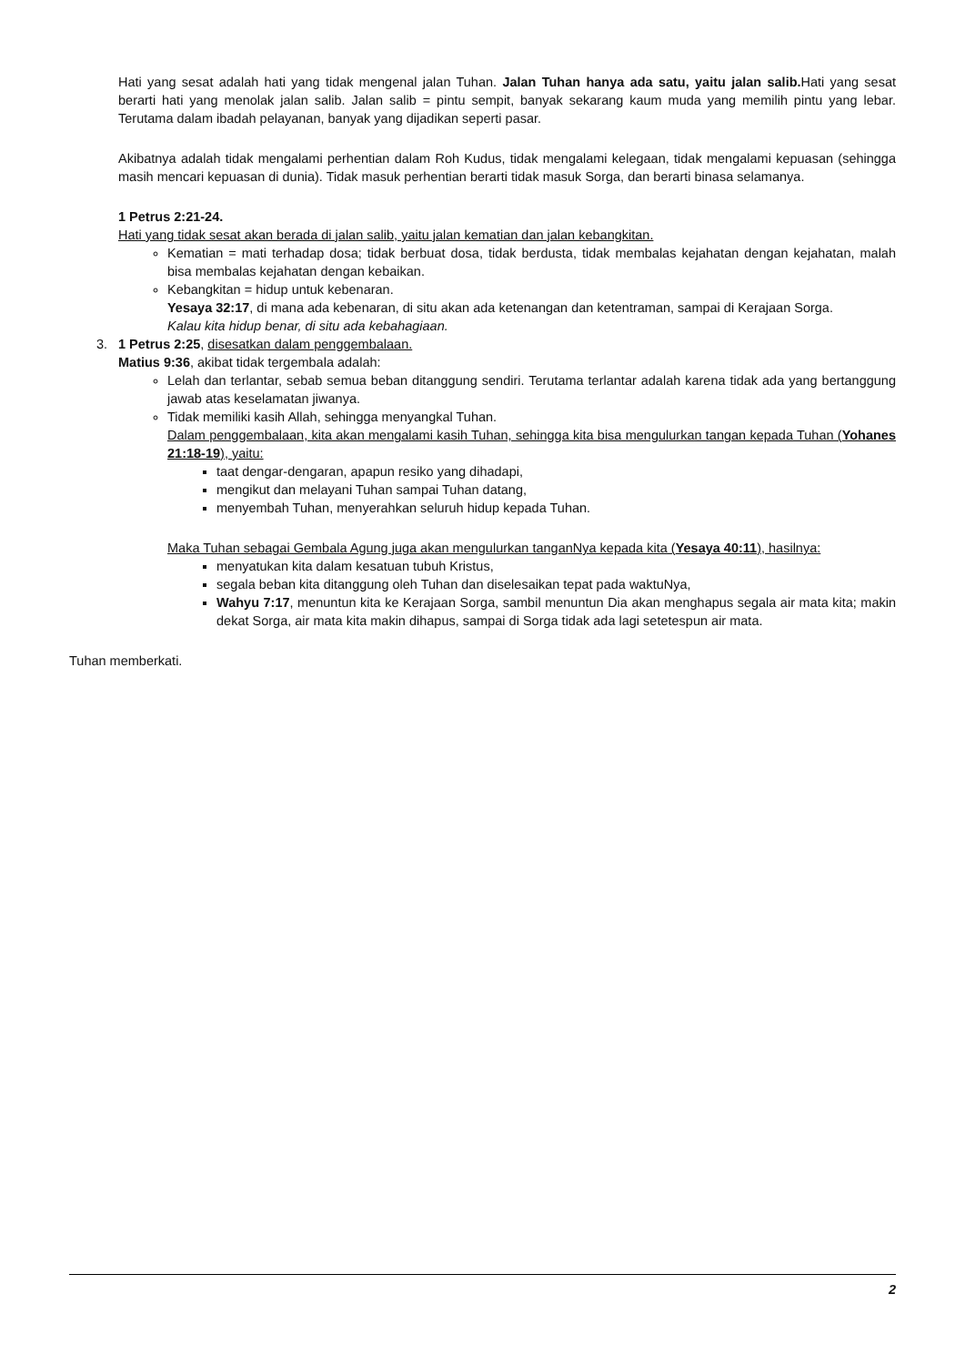Hati yang sesat adalah hati yang tidak mengenal jalan Tuhan. Jalan Tuhan hanya ada satu, yaitu jalan salib. Hati yang sesat berarti hati yang menolak jalan salib. Jalan salib = pintu sempit, banyak sekarang kaum muda yang memilih pintu yang lebar. Terutama dalam ibadah pelayanan, banyak yang dijadikan seperti pasar.
Akibatnya adalah tidak mengalami perhentian dalam Roh Kudus, tidak mengalami kelegaan, tidak mengalami kepuasan (sehingga masih mencari kepuasan di dunia). Tidak masuk perhentian berarti tidak masuk Sorga, dan berarti binasa selamanya.
1 Petrus 2:21-24.
Hati yang tidak sesat akan berada di jalan salib, yaitu jalan kematian dan jalan kebangkitan.
Kematian = mati terhadap dosa; tidak berbuat dosa, tidak berdusta, tidak membalas kejahatan dengan kejahatan, malah bisa membalas kejahatan dengan kebaikan.
Kebangkitan = hidup untuk kebenaran.
Yesaya 32:17, di mana ada kebenaran, di situ akan ada ketenangan dan ketentraman, sampai di Kerajaan Sorga.
Kalau kita hidup benar, di situ ada kebahagiaan.
3. 1 Petrus 2:25, disesatkan dalam penggembalaan.
Matius 9:36, akibat tidak tergembala adalah:
Lelah dan terlantar, sebab semua beban ditanggung sendiri. Terutama terlantar adalah karena tidak ada yang bertanggung jawab atas keselamatan jiwanya.
Tidak memiliki kasih Allah, sehingga menyangkal Tuhan.
Dalam penggembalaan, kita akan mengalami kasih Tuhan, sehingga kita bisa mengulurkan tangan kepada Tuhan (Yohanes 21:18-19), yaitu:
taat dengar-dengaran, apapun resiko yang dihadapi,
mengikut dan melayani Tuhan sampai Tuhan datang,
menyembah Tuhan, menyerahkan seluruh hidup kepada Tuhan.
Maka Tuhan sebagai Gembala Agung juga akan mengulurkan tanganNya kepada kita (Yesaya 40:11), hasilnya:
menyatukan kita dalam kesatuan tubuh Kristus,
segala beban kita ditanggung oleh Tuhan dan diselesaikan tepat pada waktuNya,
Wahyu 7:17, menuntun kita ke Kerajaan Sorga, sambil menuntun Dia akan menghapus segala air mata kita; makin dekat Sorga, air mata kita makin dihapus, sampai di Sorga tidak ada lagi setetespun air mata.
Tuhan memberkati.
2